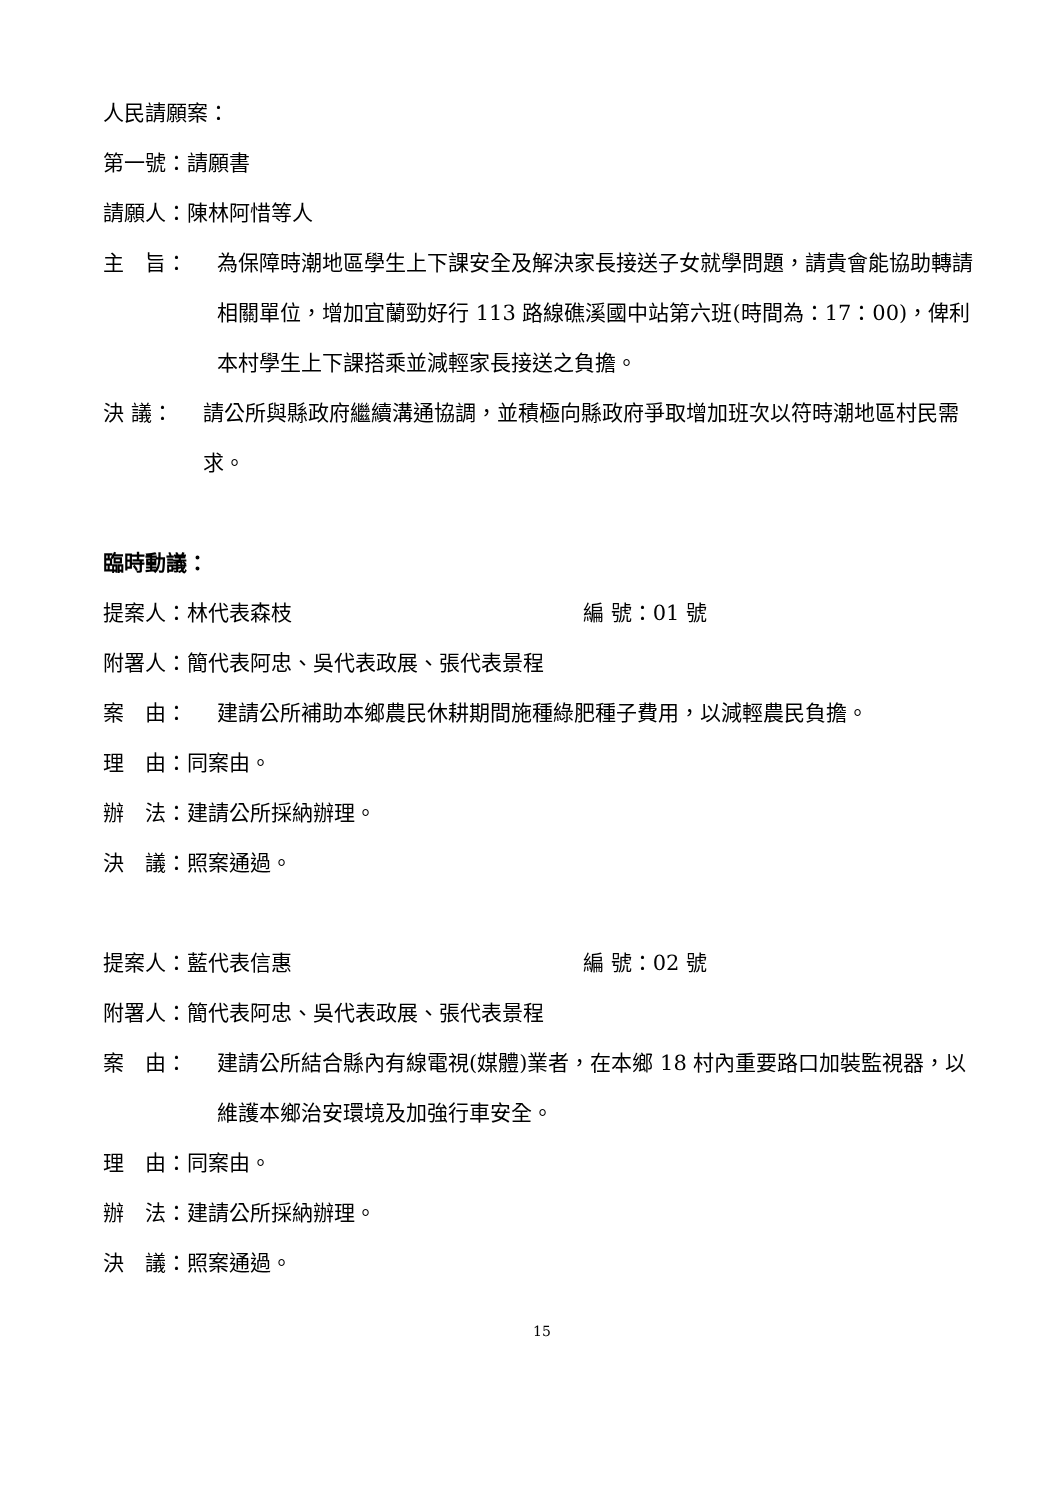人民請願案：
第一號：請願書
請願人：陳林阿惜等人
主　旨： 為保障時潮地區學生上下課安全及解決家長接送子女就學問題，請貴會能協助轉請相關單位，增加宜蘭勁好行 113 路線礁溪國中站第六班(時間為：17：00)，俾利本村學生上下課搭乘並減輕家長接送之負擔。
決 議： 請公所與縣政府繼續溝通協調，並積極向縣政府爭取增加班次以符時潮地區村民需求。
臨時動議：
提案人：林代表森枝 編 號：01 號
附署人：簡代表阿忠、吳代表政展、張代表景程
案　由： 建請公所補助本鄉農民休耕期間施種綠肥種子費用，以減輕農民負擔。
理　由：同案由。
辦　法：建請公所採納辦理。
決　議：照案通過。
提案人：藍代表信惠 編 號：02 號
附署人：簡代表阿忠、吳代表政展、張代表景程
案　由： 建請公所結合縣內有線電視(媒體)業者，在本鄉 18 村內重要路口加裝監視器，以維護本鄉治安環境及加強行車安全。
理　由：同案由。
辦　法：建請公所採納辦理。
決　議：照案通過。
15